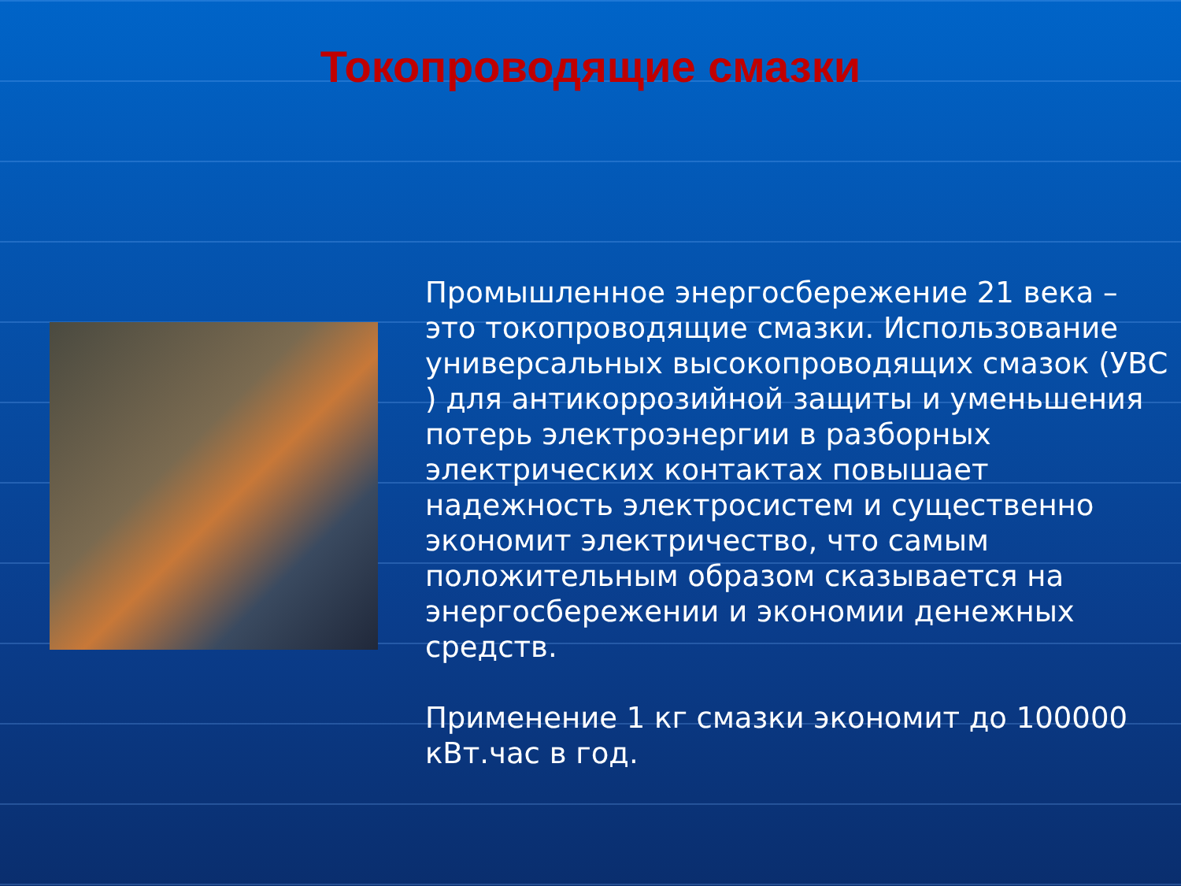Токопроводящие смазки
Промышленное энергосбережение 21 века – это токопроводящие смазки. Использование универсальных высокопроводящих смазок (УВС ) для антикоррозийной защиты и уменьшения потерь электроэнергии в разборных электрических контактах повышает надежность электросистем и существенно экономит электричество, что самым положительным образом сказывается на энергосбережении и экономии денежных средств.
Применение 1 кг смазки экономит до 100000 кВт.час в год.